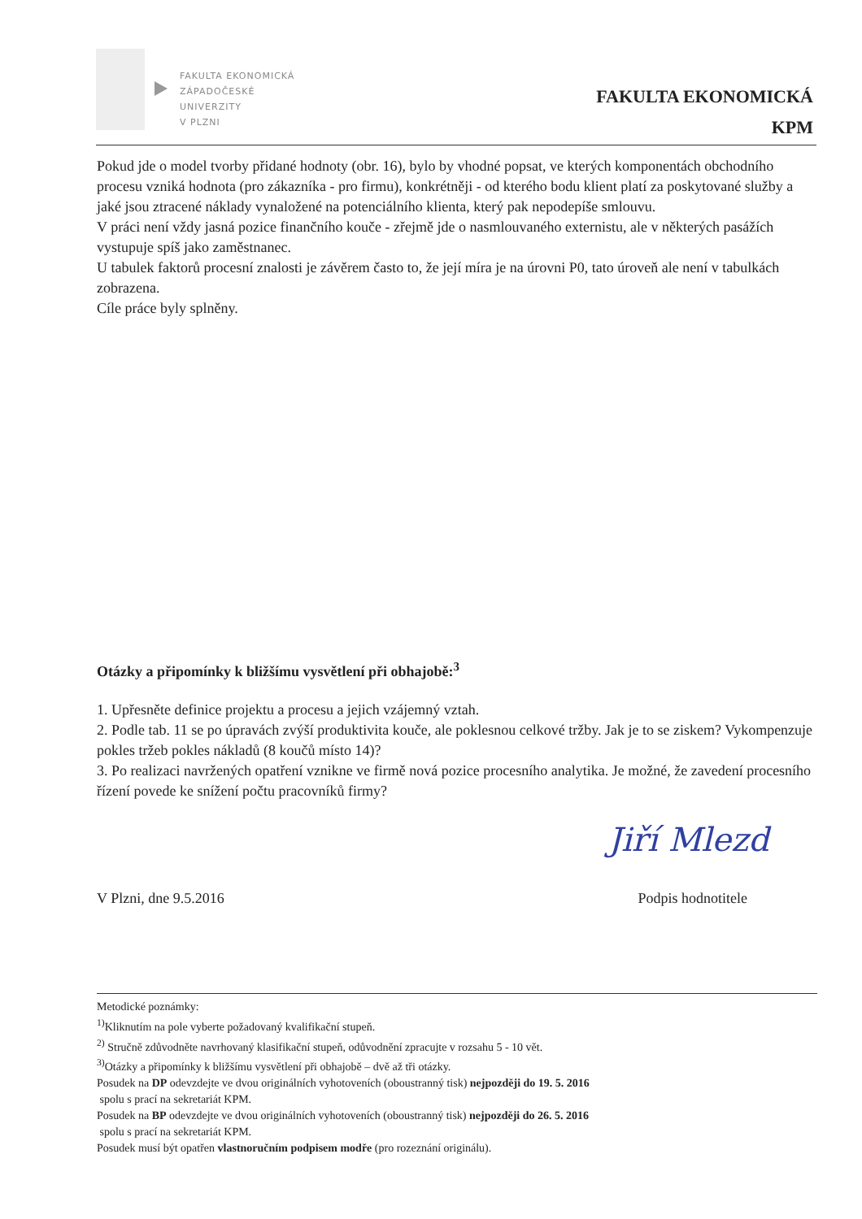FAKULTA EKONOMICKÁ
ZÁPADOČESKÉ
UNIVERZITY
V PLZNI
FAKULTA EKONOMICKÁ
KPM
Pokud jde o model tvorby přidané hodnoty (obr. 16), bylo by vhodné popsat, ve kterých komponentách obchodního procesu vzniká hodnota (pro zákazníka - pro firmu), konkrétněji - od kterého bodu klient platí za poskytované služby a jaké jsou ztracené náklady vynaložené na potenciálního klienta, který pak nepodepíše smlouvu.
V práci není vždy jasná pozice finančního kouče - zřejmě jde o nasmlouvaného externistu, ale v některých pasážích vystupuje spíš jako zaměstnanec.
U tabulek faktorů procesní znalosti je závěrem často to, že její míra je na úrovni P0, tato úroveň ale není v tabulkách zobrazena.
Cíle práce byly splněny.
Otázky a připomínky k bližšímu vysvětlení při obhajobě:<sup>3</sup>
1. Upřesněte definice projektu a procesu a jejich vzájemný vztah.
2. Podle tab. 11 se po úpravách zvýší produktivita kouče, ale poklesnou celkové tržby. Jak je to se ziskem? Vykompenzuje pokles tržeb pokles nákladů (8 koučů místo 14)?
3. Po realizaci navržených opatření vznikne ve firmě nová pozice procesního analytika. Je možné, že zavedení procesního řízení povede ke snížení počtu pracovníků firmy?
Jiří Mlezd
V Plzni, dne 9.5.2016 Podpis hodnotitele
Metodické poznámky:
<sup>1)</sup> Kliknutím na pole vyberte požadovaný kvalifikační stupeň.
<sup>2)</sup> Stručně zdůvodněte navrhovaný klasifikační stupeň, odůvodnění zpracujte v rozsahu 5 - 10 vět.
<sup>3)</sup> Otázky a připomínky k bližšímu vysvětlení při obhajobě – dvě až tři otázky.
Posudek na DP odevzdejte ve dvou originálních vyhotoveních (oboustranný tisk) nejpozději do 19. 5. 2016
spolu s prací na sekretariát KPM.
Posudek na BP odevzdejte ve dvou originálních vyhotoveních (oboustranný tisk) nejpozději do 26. 5. 2016
spolu s prací na sekretariát KPM.
Posudek musí být opatřen vlastnoručním podpisem modře (pro rozeznání originálu).